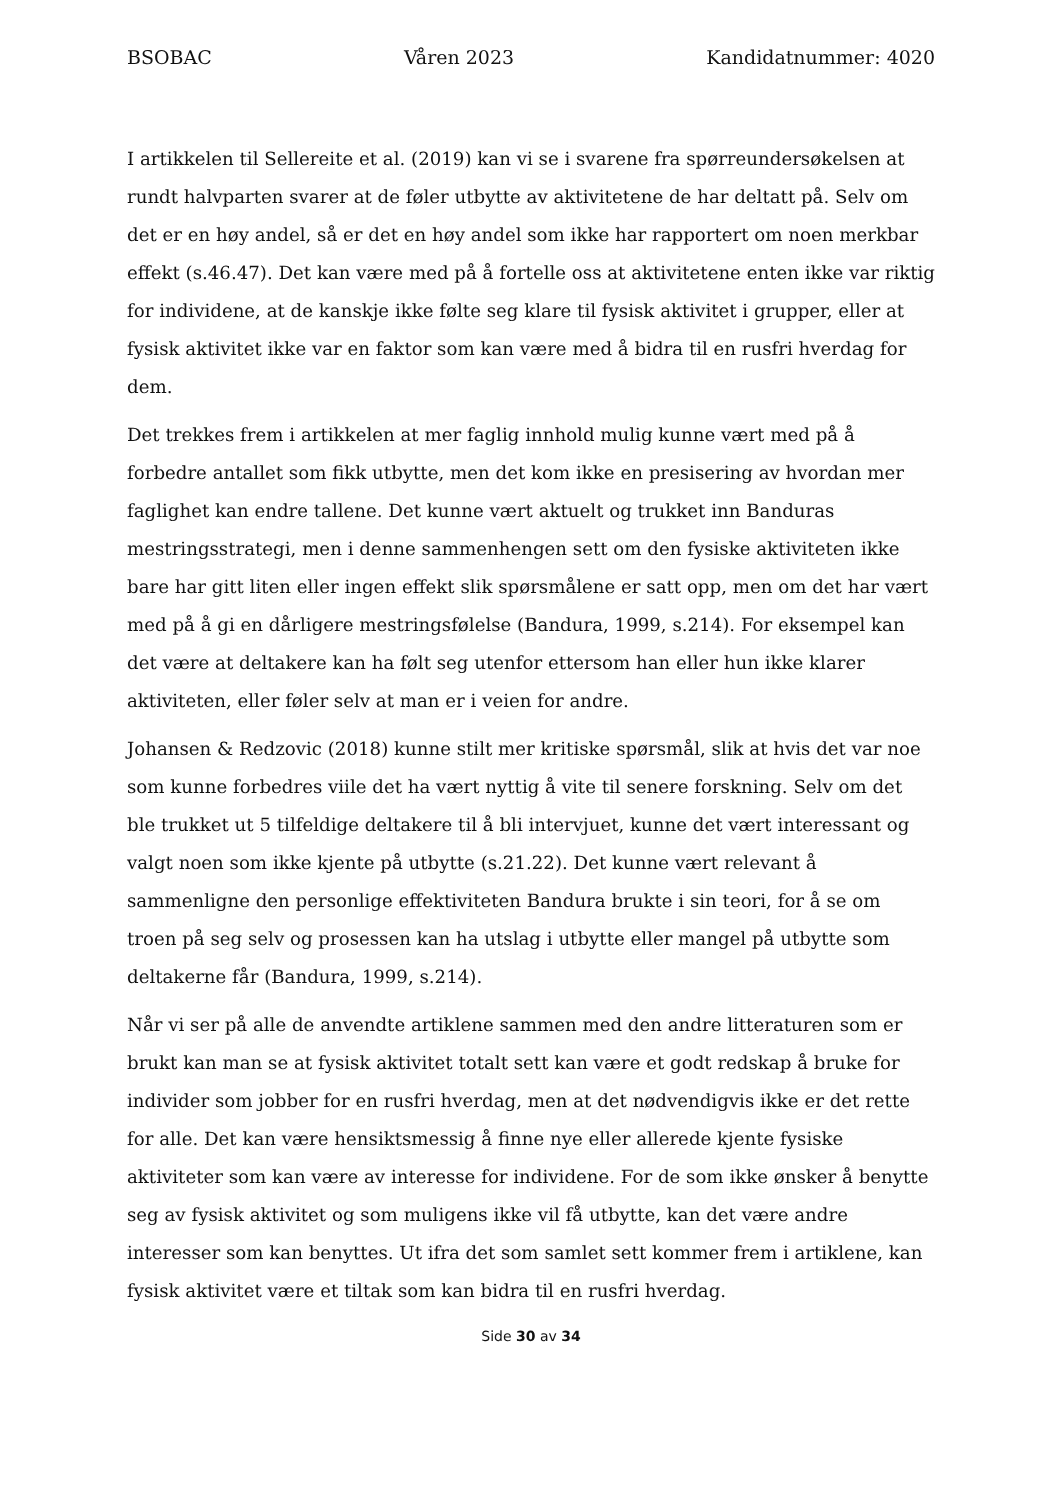BSOBAC Våren 2023 Kandidatnummer: 4020
I artikkelen til Sellereite et al. (2019) kan vi se i svarene fra spørreundersøkelsen at rundt halvparten svarer at de føler utbytte av aktivitetene de har deltatt på. Selv om det er en høy andel, så er det en høy andel som ikke har rapportert om noen merkbar effekt (s.46.47). Det kan være med på å fortelle oss at aktivitetene enten ikke var riktig for individene, at de kanskje ikke følte seg klare til fysisk aktivitet i grupper, eller at fysisk aktivitet ikke var en faktor som kan være med å bidra til en rusfri hverdag for dem.
Det trekkes frem i artikkelen at mer faglig innhold mulig kunne vært med på å forbedre antallet som fikk utbytte, men det kom ikke en presisering av hvordan mer faglighet kan endre tallene. Det kunne vært aktuelt og trukket inn Banduras mestringsstrategi, men i denne sammenhengen sett om den fysiske aktiviteten ikke bare har gitt liten eller ingen effekt slik spørsmålene er satt opp, men om det har vært med på å gi en dårligere mestringsfølelse (Bandura, 1999, s.214). For eksempel kan det være at deltakere kan ha følt seg utenfor ettersom han eller hun ikke klarer aktiviteten, eller føler selv at man er i veien for andre.
Johansen & Redzovic (2018) kunne stilt mer kritiske spørsmål, slik at hvis det var noe som kunne forbedres viile det ha vært nyttig å vite til senere forskning. Selv om det ble trukket ut 5 tilfeldige deltakere til å bli intervjuet, kunne det vært interessant og valgt noen som ikke kjente på utbytte (s.21.22). Det kunne vært relevant å sammenligne den personlige effektiviteten Bandura brukte i sin teori, for å se om troen på seg selv og prosessen kan ha utslag i utbytte eller mangel på utbytte som deltakerne får (Bandura, 1999, s.214).
Når vi ser på alle de anvendte artiklene sammen med den andre litteraturen som er brukt kan man se at fysisk aktivitet totalt sett kan være et godt redskap å bruke for individer som jobber for en rusfri hverdag, men at det nødvendigvis ikke er det rette for alle. Det kan være hensiktsmessig å finne nye eller allerede kjente fysiske aktiviteter som kan være av interesse for individene. For de som ikke ønsker å benytte seg av fysisk aktivitet og som muligens ikke vil få utbytte, kan det være andre interesser som kan benyttes. Ut ifra det som samlet sett kommer frem i artiklene, kan fysisk aktivitet være et tiltak som kan bidra til en rusfri hverdag.
Side 30 av 34